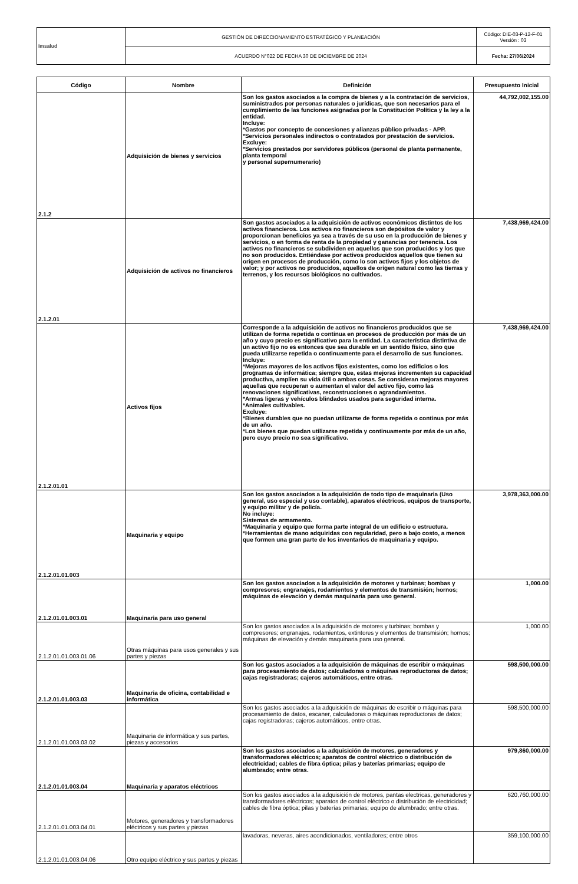| Imsalud | GESTIÓN DE DIRECCIONAMIENTO ESTRATÉGICO Y PLANEACIÓN | Código: DIE-03-P-12-F-01 Versión : 03 |
| | ACUERDO N°022 DE FECHA 30 DE DICIEMBRE DE 2024 | Fecha: 27/06/2024 |
| Código | Nombre | Definición | Presupuesto Inicial |
| --- | --- | --- | --- |
| 2.1.2 | Adquisición de bienes y servicios | Son los gastos asociados a la compra de bienes y a la contratación de servicios, suministrados por personas naturales o jurídicas, que son necesarios para el cumplimiento de las funciones asignadas por la Constitución Política y la ley a la entidad. Incluye: *Gastos por concepto de concesiones y alianzas público privadas - APP. *Servicios personales indirectos o contratados por prestación de servicios. Excluye: *Servicios prestados por servidores públicos (personal de planta permanente, planta temporal y personal supernumerario) | 44,792,002,155.00 |
| 2.1.2.01 | Adquisición de activos no financieros | Son gastos asociados a la adquisición de activos económicos distintos de los activos financieros. Los activos no financieros son depósitos de valor y proporcionan beneficios ya sea a través de su uso en la producción de bienes y servicios, o en forma de renta de la propiedad y ganancias por tenencia. Los activos no financieros se subdividen en aquellos que son producidos y los que no son producidos. Entiéndase por activos producidos aquellos que tienen su origen en procesos de producción, como lo son activos fijos y los objetos de valor; y por activos no producidos, aquellos de origen natural como las tierras y terrenos, y los recursos biológicos no cultivados. | 7,438,969,424.00 |
| 2.1.2.01.01 | Activos fijos | Corresponde a la adquisición de activos no financieros producidos que se utilizan de forma repetida o continua en procesos de producción por más de un año y cuyo precio es significativo para la entidad. La característica distintiva de un activo fijo no es entonces que sea durable en un sentido físico, sino que pueda utilizarse repetida o continuamente para el desarrollo de sus funciones. Incluye: *Mejoras mayores de los activos fijos existentes, como los edificios o los programas de informática; siempre que, estas mejoras incrementen su capacidad productiva, amplíen su vida útil o ambas cosas. Se consideran mejoras mayores aquellas que recuperan o aumentan el valor del activo fijo, como las renovaciones significativas, reconstrucciones o agrandamientos. *Armas ligeras y vehículos blindados usados para seguridad interna. *Animales cultivables. Excluye: *Bienes durables que no puedan utilizarse de forma repetida o continua por más de un año. *Los bienes que puedan utilizarse repetida y continuamente por más de un año, pero cuyo precio no sea significativo. | 7,438,969,424.00 |
| 2.1.2.01.01.003 | Maquinaria y equipo | Son los gastos asociados a la adquisición de todo tipo de maquinaria (Uso general, uso especial y uso contable), aparatos eléctricos, equipos de transporte, y equipo militar y de policía. No incluye: Sistemas de armamento. *Maquinaria y equipo que forma parte integral de un edificio o estructura. *Herramientas de mano adquiridas con regularidad, pero a bajo costo, a menos que formen una gran parte de los inventarios de maquinaria y equipo. | 3,978,363,000.00 |
| 2.1.2.01.01.003.01 | Maquinaria para uso general | Son los gastos asociados a la adquisición de motores y turbinas; bombas y compresores; engranajes, rodamientos y elementos de transmisión; hornos; máquinas de elevación y demás maquinaria para uso general. | 1,000.00 |
| 2.1.2.01.01.003.01.06 | Otras máquinas para usos generales y sus partes y piezas | Son los gastos asociados a la adquisición de motores y turbinas; bombas y compresores; engranajes, rodamientos, extintores y elementos de transmisión; hornos; máquinas de elevación y demás maquinaria para uso general. | 1,000.00 |
| 2.1.2.01.01.003.03 | Maquinaria de oficina, contabilidad e informática | Son los gastos asociados a la adquisición de máquinas de escribir o máquinas para procesamiento de datos; calculadoras o máquinas reproductoras de datos; cajas registradoras; cajeros automáticos, entre otras. | 598,500,000.00 |
| 2.1.2.01.01.003.03.02 | Maquinaria de informática y sus partes, piezas y accesorios | Son los gastos asociados a la adquisición de máquinas de escribir o máquinas para procesamiento de datos, escaner, calculadoras o máquinas reproductoras de datos; cajas registradoras; cajeros automáticos, entre otras. | 598,500,000.00 |
| 2.1.2.01.01.003.04 | Maquinaria y aparatos eléctricos | Son los gastos asociados a la adquisición de motores, generadores y transformadores eléctricos; aparatos de control eléctrico o distribución de electricidad; cables de fibra óptica; pilas y baterías primarias; equipo de alumbrado; entre otras. | 979,860,000.00 |
| 2.1.2.01.01.003.04.01 | Motores, generadores y transformadores eléctricos y sus partes y piezas | Son los gastos asociados a la adquisición de motores, pantas electricas, generadores y transformadores eléctricos; aparatos de control eléctrico o distribución de electricidad; cables de fibra óptica; pilas y baterías primarias; equipo de alumbrado; entre otras. | 620,760,000.00 |
| 2.1.2.01.01.003.04.06 | Otro equipo eléctrico y sus partes y piezas | lavadoras, neveras, aires acondicionados, ventiladores; entre otros | 359,100,000.00 |